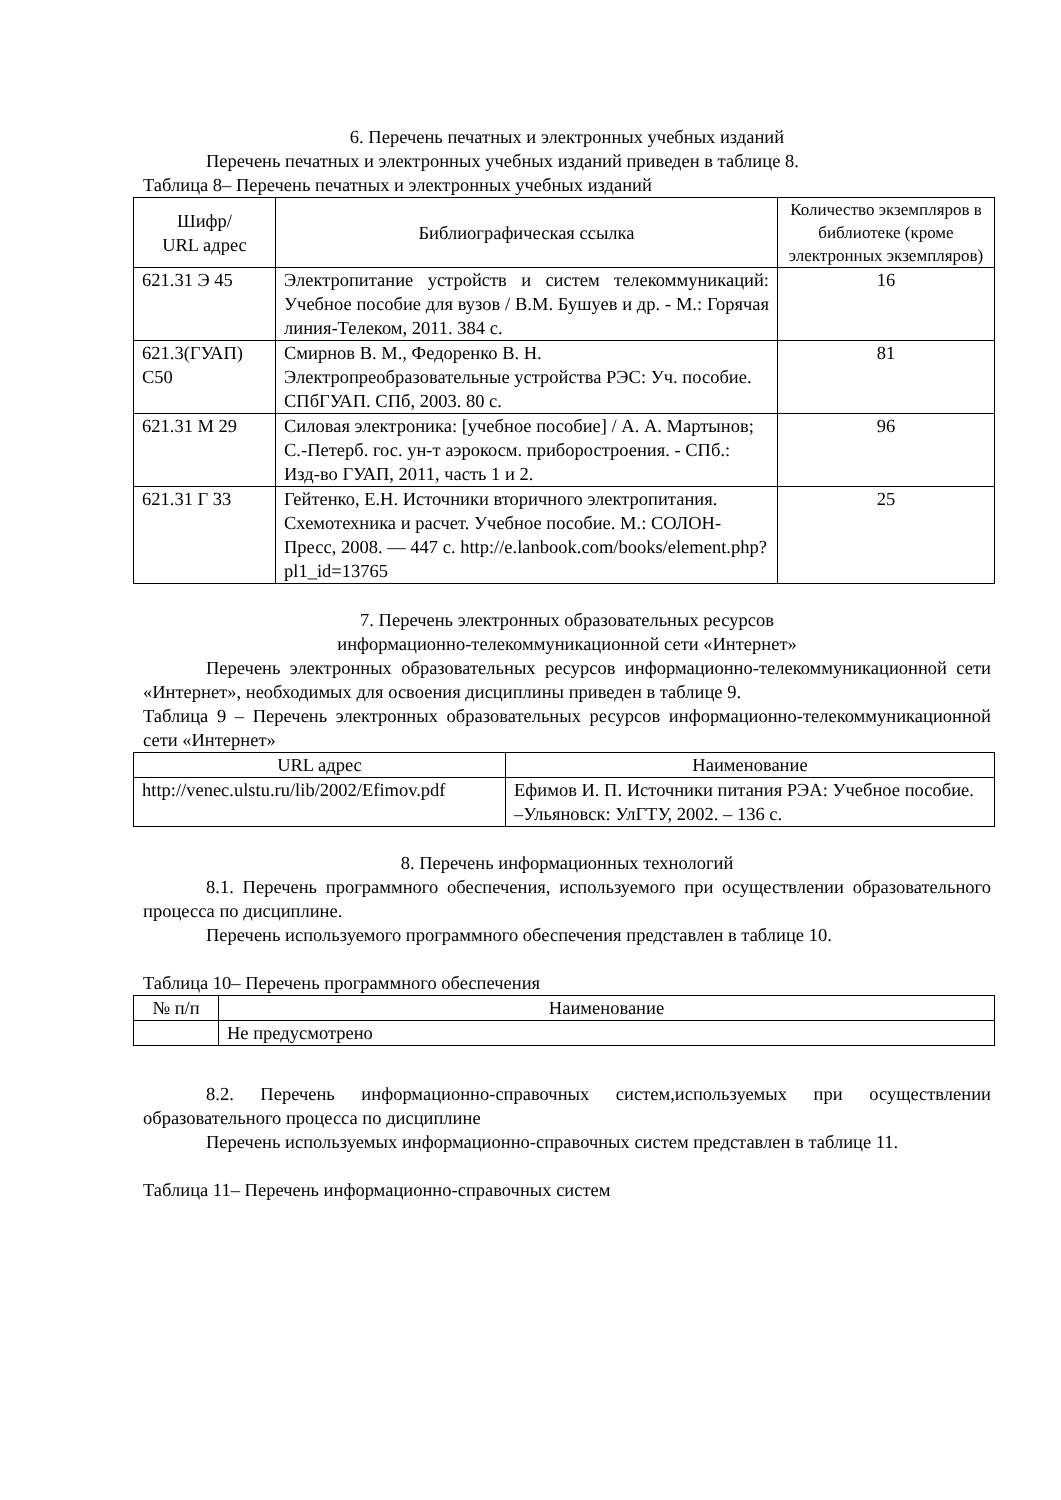6. Перечень печатных и электронных учебных изданий
Перечень печатных и электронных учебных изданий приведен в таблице 8.
Таблица 8– Перечень печатных и электронных учебных изданий
| Шифр/ URL адрес | Библиографическая ссылка | Количество экземпляров в библиотеке (кроме электронных экземпляров) |
| --- | --- | --- |
| 621.31 Э 45 | Электропитание устройств и систем телекоммуникаций: Учебное пособие для вузов / В.М. Бушуев и др. - М.: Горячая линия-Телеком, 2011. 384 с. | 16 |
| 621.3(ГУАП) С50 | Смирнов В. М., Федоренко В. Н. Электропреобразовательные устройства РЭС: Уч. пособие. СПбГУАП. СПб, 2003. 80 с. | 81 |
| 621.31 М 29 | Силовая электроника: [учебное пособие] / А. А. Мартынов; С.-Петерб. гос. ун-т аэрокосм. приборостроения. - СПб.: Изд-во ГУАП, 2011, часть 1 и 2. | 96 |
| 621.31 Г 33 | Гейтенко, Е.Н. Источники вторичного электропитания. Схемотехника и расчет. Учебное пособие. М.: СОЛОН-Пресс, 2008. — 447 с. http://e.lanbook.com/books/element.php?pl1_id=13765 | 25 |
7. Перечень электронных образовательных ресурсов
информационно-телекоммуникационной сети «Интернет»
Перечень электронных образовательных ресурсов информационно-телекоммуникационной сети «Интернет», необходимых для освоения дисциплины приведен в таблице 9.
Таблица 9 – Перечень электронных образовательных ресурсов информационно-телекоммуникационной сети «Интернет»
| URL адрес | Наименование |
| --- | --- |
| http://venec.ulstu.ru/lib/2002/Efimov.pdf | Ефимов И. П. Источники питания РЭА: Учебное пособие. –Ульяновск: УлГТУ, 2002. – 136 с. |
8. Перечень информационных технологий
8.1. Перечень программного обеспечения, используемого при осуществлении образовательного процесса по дисциплине.
Перечень используемого программного обеспечения представлен в таблице 10.
Таблица 10– Перечень программного обеспечения
| № п/п | Наименование |
| --- | --- |
| | Не предусмотрено |
8.2. Перечень информационно-справочных систем,используемых при осуществлении образовательного процесса по дисциплине
Перечень используемых информационно-справочных систем представлен в таблице 11.
Таблица 11– Перечень информационно-справочных систем